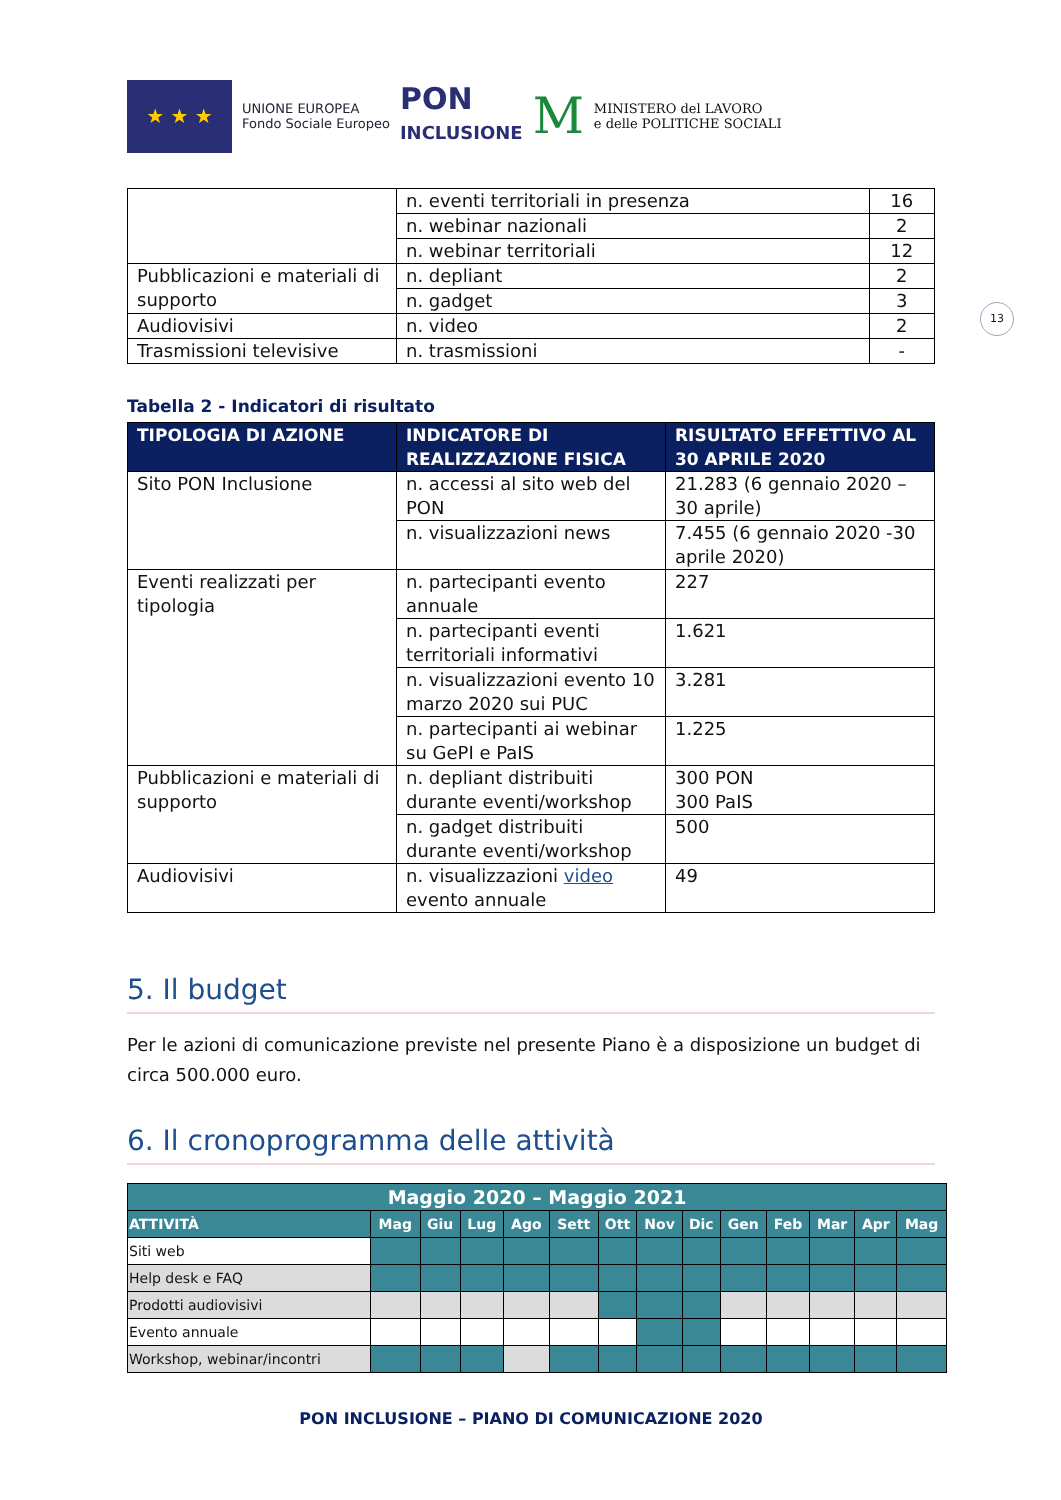★ ★ ★
UNIONE EUROPEA
Fondo Sociale Europeo
PON
INCLUSIONE
M
MINISTERO del LAVORO
e delle POLITICHE SOCIALI
13
| | n. eventi territoriali in presenza | 16 |
| | n. webinar nazionali | 2 |
| | n. webinar territoriali | 12 |
| Pubblicazioni e materiali di supporto | n. depliant | 2 |
| | n. gadget | 3 |
| Audiovisivi | n. video | 2 |
| Trasmissioni televisive | n. trasmissioni | - |
Tabella 2 - Indicatori di risultato
| TIPOLOGIA DI AZIONE | INDICATORE DI REALIZZAZIONE FISICA | RISULTATO EFFETTIVO AL 30 APRILE 2020 |
| --- | --- | --- |
| Sito PON Inclusione | n. accessi al sito web del PON | 21.283 (6 gennaio 2020 – 30 aprile) |
| | n. visualizzazioni news | 7.455 (6 gennaio 2020 -30 aprile 2020) |
| Eventi realizzati per tipologia | n. partecipanti evento annuale | 227 |
| | n. partecipanti eventi territoriali informativi | 1.621 |
| | n. visualizzazioni evento 10 marzo 2020 sui PUC | 3.281 |
| | n. partecipanti ai webinar su GePI e PaIS | 1.225 |
| Pubblicazioni e materiali di supporto | n. depliant distribuiti durante eventi/workshop | 300 PON 300 PaIS |
| | n. gadget distribuiti durante eventi/workshop | 500 |
| Audiovisivi | n. visualizzazioni video evento annuale | 49 |
5. Il budget
Per le azioni di comunicazione previste nel presente Piano è a disposizione un budget di circa 500.000 euro.
6. Il cronoprogramma delle attività
| Maggio 2020 – Maggio 2021 | | | | | | | | | | | | | |
| --- | --- | --- | --- | --- | --- | --- | --- | --- | --- | --- | --- | --- | --- |
| ATTIVITÀ | Mag | Giu | Lug | Ago | Sett | Ott | Nov | Dic | Gen | Feb | Mar | Apr | Mag |
| Siti web | | | | | | | | | | | | | |
| Help desk e FAQ | | | | | | | | | | | | | |
| Prodotti audiovisivi | | | | | | | | | | | | | |
| Evento annuale | | | | | | | | | | | | | |
| Workshop, webinar/incontri | | | | | | | | | | | | | |
PON INCLUSIONE – PIANO DI COMUNICAZIONE 2020